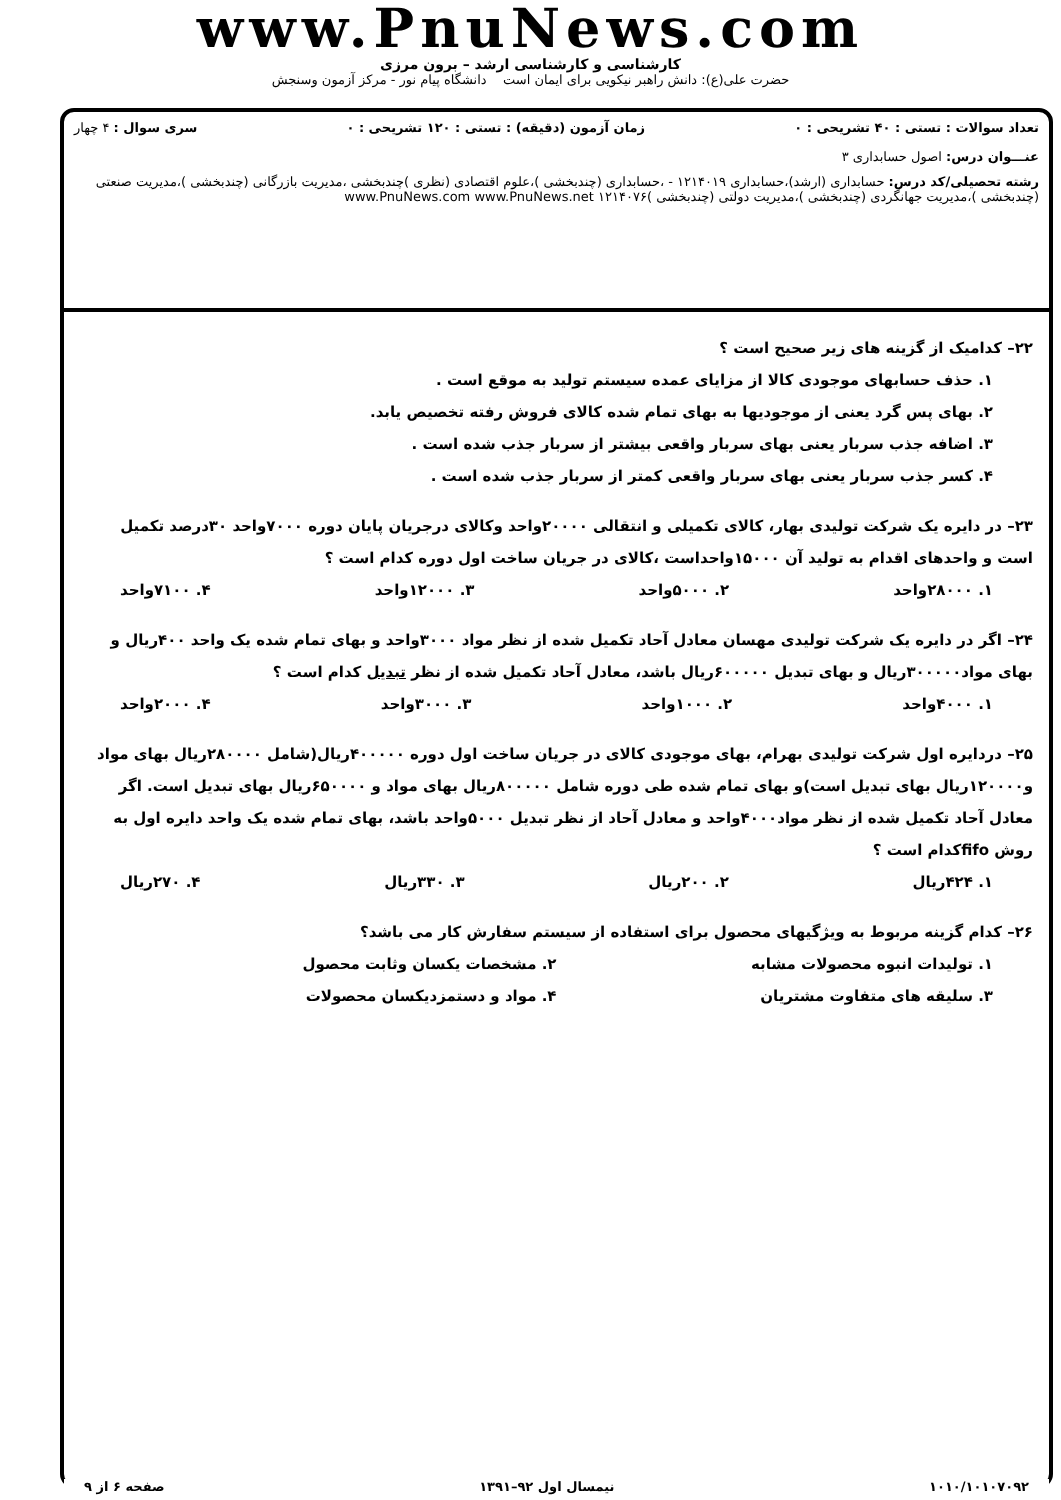www.PnuNews.com
کارشناسی و کارشناسی ارشد – برون مرزی
حضرت علی(ع): دانش راهبر نیکویی برای ایمان است دانشگاه پیام نور - مرکز آزمون وسنجش
تعداد سوالات : تستی : ۴۰ تشریحی : ۰ زمان آزمون (دقیقه) : تستی : ۱۲۰ تشریحی : ۰ سری سوال : ۴ چهار
عنـــوان درس: اصول حسابداری ۳
رشته تحصیلی/کد درس: حسابداری (ارشد)،حسابداری ۱۲۱۴۰۱۹ - ،حسابداری (چندبخشی )،علوم اقتصادی (نظری )چندبخشی ،مدیریت بازرگانی (چندبخشی )،مدیریت صنعتی (چندبخشی )،مدیریت جهانگردی (چندبخشی )،مدیریت دولتی (چندبخشی )۱۲۱۴۰۷۶ www.PnuNews.com www.PnuNews.net
۲۲– کدامیک از گزینه های زیر صحیح است ؟
۱. حذف حسابهای موجودی کالا از مزایای عمده سیستم تولید به موقع است .
۲. بهای پس گرد یعنی از موجودیها به بهای تمام شده کالای فروش رفته تخصیص یابد.
۳. اضافه جذب سربار یعنی بهای سربار واقعی بیشتر از سربار جذب شده است .
۴. کسر جذب سربار یعنی بهای سربار واقعی کمتر از سربار جذب شده است .
۲۳– در دایره یک شرکت تولیدی بهار، کالای تکمیلی و انتقالی ۲۰۰۰۰واحد وکالای درجریان پایان دوره ۷۰۰۰واحد ۳۰درصد تکمیل است و واحدهای اقدام به تولید آن ۱۵۰۰۰واحداست ،کالای در جریان ساخت اول دوره کدام است ؟
۱. ۲۸۰۰۰واحد ۲. ۵۰۰۰واحد ۳. ۱۲۰۰۰واحد ۴. ۷۱۰۰واحد
۲۴– اگر در دایره یک شرکت تولیدی مهسان معادل آحاد تکمیل شده از نظر مواد ۳۰۰۰واحد و بهای تمام شده یک واحد ۴۰۰ریال و بهای مواد۳۰۰۰۰۰ریال و بهای تبدیل ۶۰۰۰۰۰ریال باشد، معادل آحاد تکمیل شده از نظر تبدیل کدام است ؟
۱. ۴۰۰۰واحد ۲. ۱۰۰۰واحد ۳. ۳۰۰۰واحد ۴. ۲۰۰۰واحد
۲۵– دردایره اول شرکت تولیدی بهرام، بهای موجودی کالای در جریان ساخت اول دوره ۴۰۰۰۰۰ریال(شامل ۲۸۰۰۰۰ریال بهای مواد و۱۲۰۰۰۰ریال بهای تبدیل است)و بهای تمام شده طی دوره شامل ۸۰۰۰۰۰ریال بهای مواد و ۶۵۰۰۰۰ریال بهای تبدیل است. اگر معادل آحاد تکمیل شده از نظر مواد۴۰۰۰واحد و معادل آحاد از نظر تبدیل ۵۰۰۰واحد باشد، بهای تمام شده یک واحد دایره اول به روش fifoکدام است ؟
۱. ۴۲۴ریال ۲. ۲۰۰ریال ۳. ۳۳۰ریال ۴. ۲۷۰ریال
۲۶– کدام گزینه مربوط به ویژگیهای محصول برای استفاده از سیستم سفارش کار می باشد؟
۱. تولیدات انبوه محصولات مشابه ۲. مشخصات یکسان وثابت محصول ۳. سلیقه های متفاوت مشتریان ۴. مواد و دستمزدیکسان محصولات
۱۰۱۰/۱۰۱۰۷۰۹۲ نیمسال اول ۹۲–۱۳۹۱ صفحه ۶ از ۹